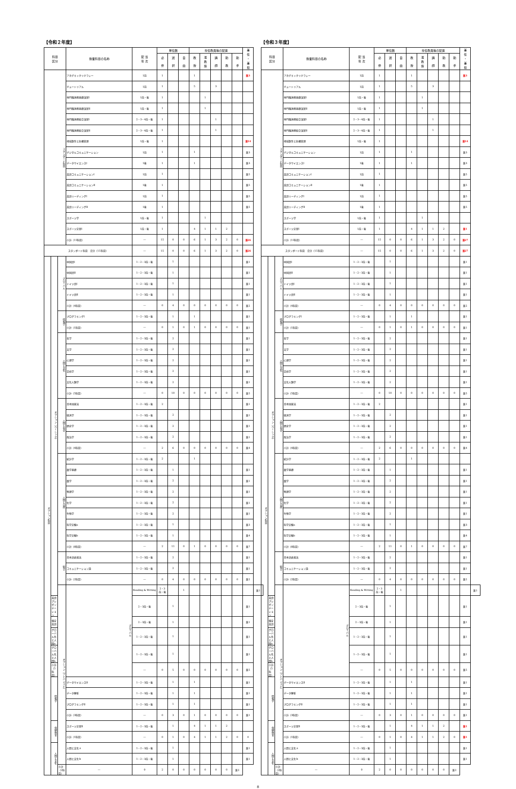【令和２年度】
| 科目 区分 | | | 授業科目の名称 | 配 当 年 次 | 単位数 | | | 専任教員等の配置 | | | | | 兼 任 ・ 兼 担 | |
| --- | --- | --- | --- | --- | --- | --- | --- | --- | --- | --- | --- | --- | --- | --- |
| | | | | | 必 修 | 選 択 | 自 由 | 教 授 | 准 教 授 | 講 師 | 助 教 | 助 手 | | |
| スタンダード科目 | | | アカデミックリテラシー | 1前 | 1 | | | 1 | | | | | 兼3 | |
| | | | チュートリアル | 1前 | 1 | | | 5 | | 3 | | | | |
| | | | 専門職連携基礎演習Ⅰ | 1前・後 | 1 | | | | 1 | | | | | |
| | | | 専門職連携基礎演習Ⅱ | 1前・後 | 1 | | | | 1 | | | | | |
| | | | 専門職連携総合演習Ⅰ | 2・3・4前・後 | 1 | | | | | 1 | | | | |
| | | | 専門職連携総合演習Ⅱ | 2・3・4前・後 | 1 | | | | | 1 | | | | |
| | | | 地域創生と危機管理 | 1前・後 | 1 | | | | | | | | 兼14 | |
| | | | デジタルコミュニケーション | 1前 | 1 | | | 1 | | | | | 兼3 | |
| | | | データサイエンスⅠ | 1後 | 1 | | | 1 | | | | | 兼3 | |
| | | | 英語コミュニケーションⅠ | 1前 | 1 | | | | | | | | 兼5 | |
| | | | 英語コミュニケーションⅡ | 1後 | 1 | | | | | | | | 兼5 | |
| | | | 英語リーディングⅠ | 1前 | 1 | | | | | | | | 兼5 | |
| | | | 英語リーディングⅡ | 1後 | 1 | | | | | | | | 兼5 | |
| | | | スポーツ学 | 1前・後 | 1 | | | | 1 | | | | | |
| | | | スポーツ実習Ⅰ | 1前・後 | 1 | | | 4 | 1 | 1 | 2 | | | |
| | | | 小計（15科目） | ― | 15 | 0 | 0 | 6 | 1 | 3 | 2 | 0 | 兼26 | |
| スタンダード科目 合計（15科目） | | | | ― | 15 | 0 | 0 | 6 | 1 | 3 | 2 | 0 | 兼26 | |
| オプション科目 | オプション（ベーシック） | グローバル | 中国語Ⅰ | 1・2・3前・後 | | 1 | | | | | | | 兼1 | |
| | | | 中国語Ⅱ | 1・2・3前・後 | | 1 | | | | | | | 兼1 | |
| | | | ドイツ語Ⅰ | 1・2・3前・後 | | 1 | | | | | | | 兼1 | |
| | | | ドイツ語Ⅱ | 1・2・3前・後 | | 1 | | | | | | | 兼1 | |
| | | | 小計（4科目） | ― | 0 | 4 | 0 | 0 | 0 | 0 | 0 | 0 | 兼2 | |
| | | 情報学 | プログラミングⅠ | 1・2・3前・後 | | 1 | | 1 | | | | | 兼1 | |
| | | | 小計（1科目） | ― | 0 | 1 | 0 | 1 | 0 | 0 | 0 | 0 | 兼1 | |
| | | 人間と文化 | 哲学 | 1・2・3前・後 | | 2 | | | | | | | 兼1 | |
| | | | 文学 | 1・2・3前・後 | | 2 | | | | | | | 兼1 | |
| | | | 心理学 | 1・2・3前・後 | | 2 | | | | | | | 兼1 | |
| | | | 芸術学 | 1・2・3前・後 | | 2 | | | | | | | 兼1 | |
| | | | 文化人類学 | 1・2・3前・後 | | 2 | | | | | | | 兼1 | |
| | | | 小計（5科目） | ― | 0 | 10 | 0 | 0 | 0 | 0 | 0 | 0 | 兼5 | |
| | | 人間と社会 | 日本国憲法 | 1・2・3前・後 | 2 | | | | | | | | 兼1 | |
| | | | 経済学 | 1・2・3前・後 | | 2 | | | | | | | 兼1 | |
| | | | 歴史学 | 1・2・3前・後 | | 2 | | | | | | | 兼1 | |
| | | | 政治学 | 1・2・3前・後 | | 2 | | | | | | | 兼1 | |
| | | | 小計（4科目） | ― | 2 | 6 | 0 | 0 | 0 | 0 | 0 | 0 | 兼4 | |
| | | 人間と自然 | 統計学 | 1・2・3前・後 | 2 | | | 1 | | | | | | |
| | | | 数学基礎 | 1・2・3前・後 | | 1 | | | | | | | 兼1 | |
| | | | 数学 | 1・2・3前・後 | | 2 | | | | | | | 兼1 | |
| | | | 物理学 | 1・2・3前・後 | | 2 | | | | | | | 兼1 | |
| | | | 化学 | 1・2・3前・後 | | 2 | | | | | | | 兼1 | |
| | | | 生物学 | 1・2・3前・後 | | 2 | | | | | | | 兼1 | |
| | | | 科学実験a | 1・2・3前・後 | | 1 | | | | | | | 兼3 | |
| | | | 科学実験b | 1・2・3前・後 | | 1 | | | | | | | 兼4 | |
| | | | 小計（8科目） | ― | 2 | 11 | 0 | 1 | 0 | 0 | 0 | 0 | 兼7 | |
| | | 総合 | 日本語表現法 | 1・2・3前・後 | | 2 | | | | | | | 兼1 | |
| | | | コミュニケーション論 | 1・2・3前・後 | | 2 | | | | | | | 兼1 | |
| | | | 小計（2科目） | ― | 0 | 4 | 0 | 0 | 0 | 0 | 0 | 0 | 兼2 | |
| | | オプション（アドバンスド） | グローバル | Reading & Writing | 2・3前・後 | | 1 | | | | | | | 兼1 |
| | 英語プレゼンテーション | | | 2・3前・後 | | 1 | | | | | | | 兼1 | |
| | 検定英語 | | | 2・3前・後 | | 1 | | | | | | | 兼1 | |
| | グローバル化と人間a | | | 1・2・3前・後 | | 1 | | | | | | | 兼1 | |
| | グローバル化と人間b | | | 1・2・3前・後 | | 1 | | | | | | | 兼1 | |
| | 小計（5科目） | | | ― | 0 | 5 | 0 | 0 | 0 | 0 | 0 | 0 | 兼5 | |
| | 情報学 | | データサイエンスⅡ | 1・2・3前・後 | | 1 | | 1 | | | | | 兼1 | |
| | | | データ解析 | 1・2・3前・後 | | 1 | | 1 | | | | | 兼1 | |
| | | | プログラミングⅡ | 1・2・3前・後 | | 1 | | 1 | | | | | 兼1 | |
| | | | 小計（3科目） | ― | 0 | 3 | 0 | 1 | 0 | 0 | 0 | 0 | 兼1 | |
| | 保健体育 | | スポーツ実習Ⅱ | 1・2・3前・後 | | 1 | | 4 | 1 | 1 | 2 | | | |
| | | | 小計（1科目） | ― | 0 | 1 | 0 | 4 | 1 | 1 | 2 | 0 | 0 | |
| | 人間と文化 | | 人間と文化ａ | 1・2・3前・後 | | 1 | | | | | | | 兼1 | |
| | | | 人間と文化ｂ | 1・2・3前・後 | | 1 | | | | | | | 兼1 | |
| | | 小計（2科目） | ― | 0 | 2 | 0 | 0 | 0 | 0 | 0 | 0 | 兼2 | | |
【令和３年度】
| 科目 区分 | | | 授業科目の名称 | 配 当 年 次 | 単位数 | | | 専任教員等の配置 | | | | | 兼 任 ・ 兼 担 | |
| --- | --- | --- | --- | --- | --- | --- | --- | --- | --- | --- | --- | --- | --- | --- |
| | | | | | 必 修 | 選 択 | 自 由 | 教 授 | 准 教 授 | 講 師 | 助 教 | 助 手 | | |
| スタンダード科目 | | | アカデミックリテラシー | 1前 | 1 | | | 1 | | | | | 兼3 | |
| | | | チュートリアル | 1前 | 1 | | | 5 | | 3 | | | | |
| | | | 専門職連携基礎演習Ⅰ | 1前・後 | 1 | | | | 1 | | | | | |
| | | | 専門職連携基礎演習Ⅱ | 1前・後 | 1 | | | | 1 | | | | | |
| | | | 専門職連携総合演習Ⅰ | 2・3・4前・後 | 1 | | | | | 1 | | | | |
| | | | 専門職連携総合演習Ⅱ | 2・3・4前・後 | 1 | | | | | 1 | | | | |
| | | | 地域創生と危機管理 | 1前・後 | 1 | | | | | | | | 兼14 | |
| | | | デジタルコミュニケーション | 1前 | 1 | | | 1 | | | | | 兼3 | |
| | | | データサイエンスⅠ | 1後 | 1 | | | 1 | | | | | 兼3 | |
| | | | 英語コミュニケーションⅠ | 1前 | 1 | | | | | | | | 兼5 | |
| | | | 英語コミュニケーションⅡ | 1後 | 1 | | | | | | | | 兼5 | |
| | | | 英語リーディングⅠ | 1前 | 1 | | | | | | | | 兼5 | |
| | | | 英語リーディングⅡ | 1後 | 1 | | | | | | | | 兼5 | |
| | | | スポーツ学 | 1前・後 | 1 | | | | 1 | | | | | |
| | | | スポーツ実習Ⅰ | 1前・後 | 1 | | | 4 | 1 | 1 | 2 | | 兼1 | |
| | | | 小計（15科目） | ― | 15 | 0 | 0 | 6 | 1 | 3 | 2 | 0 | 兼27 | |
| スタンダード科目 合計（15科目） | | | | ― | 15 | 0 | 0 | 6 | 1 | 3 | 2 | 0 | 兼27 | |
| オプション科目 | オプション（ベーシック） | グローバル | 中国語Ⅰ | 1・2・3前・後 | | 1 | | | | | | | 兼1 | |
| | | | 中国語Ⅱ | 1・2・3前・後 | | 1 | | | | | | | 兼1 | |
| | | | ドイツ語Ⅰ | 1・2・3前・後 | | 1 | | | | | | | 兼1 | |
| | | | ドイツ語Ⅱ | 1・2・3前・後 | | 1 | | | | | | | 兼1 | |
| | | | 小計（4科目） | ― | 0 | 4 | 0 | 0 | 0 | 0 | 0 | 0 | 兼2 | |
| | | 情報学 | プログラミングⅠ | 1・2・3前・後 | | 1 | | 1 | | | | | 兼1 | |
| | | | 小計（1科目） | ― | 0 | 1 | 0 | 1 | 0 | 0 | 0 | 0 | 兼1 | |
| | | 人間と文化 | 哲学 | 1・2・3前・後 | | 2 | | | | | | | 兼1 | |
| | | | 文学 | 1・2・3前・後 | | 2 | | | | | | | 兼1 | |
| | | | 心理学 | 1・2・3前・後 | | 2 | | | | | | | 兼1 | |
| | | | 芸術学 | 1・2・3前・後 | | 2 | | | | | | | 兼1 | |
| | | | 文化人類学 | 1・2・3前・後 | | 2 | | | | | | | 兼1 | |
| | | | 小計（5科目） | ― | 0 | 10 | 0 | 0 | 0 | 0 | 0 | 0 | 兼5 | |
| | | 人間と社会 | 日本国憲法 | 1・2・3前・後 | 2 | | | | | | | | 兼1 | |
| | | | 経済学 | 1・2・3前・後 | | 2 | | | | | | | 兼1 | |
| | | | 歴史学 | 1・2・3前・後 | | 2 | | | | | | | 兼1 | |
| | | | 政治学 | 1・2・3前・後 | | 2 | | | | | | | 兼1 | |
| | | | 小計（4科目） | ― | 2 | 6 | 0 | 0 | 0 | 0 | 0 | 0 | 兼4 | |
| | | 人間と自然 | 統計学 | 1・2・3前・後 | 2 | | | 1 | | | | | | |
| | | | 数学基礎 | 1・2・3前・後 | | 1 | | | | | | | 兼1 | |
| | | | 数学 | 1・2・3前・後 | | 2 | | | | | | | 兼1 | |
| | | | 物理学 | 1・2・3前・後 | | 2 | | | | | | | 兼1 | |
| | | | 化学 | 1・2・3前・後 | | 2 | | | | | | | 兼1 | |
| | | | 生物学 | 1・2・3前・後 | | 2 | | | | | | | 兼1 | |
| | | | 科学実験a | 1・2・3前・後 | | 1 | | | | | | | 兼3 | |
| | | | 科学実験b | 1・2・3前・後 | | 1 | | | | | | | 兼4 | |
| | | | 小計（8科目） | ― | 2 | 11 | 0 | 1 | 0 | 0 | 0 | 0 | 兼7 | |
| | | 総合 | 日本語表現法 | 1・2・3前・後 | | 2 | | | | | | | 兼1 | |
| | | | コミュニケーション論 | 1・2・3前・後 | | 2 | | | | | | | 兼1 | |
| | | | 小計（2科目） | ― | 0 | 4 | 0 | 0 | 0 | 0 | 0 | 0 | 兼2 | |
| | | オプション（アドバンスド） | グローバル | Reading & Writing | 2・3前・後 | | 1 | | | | | | | 兼1 |
| | 英語プレゼンテーション | | | 2・3前・後 | | 1 | | | | | | | 兼1 | |
| | 検定英語 | | | 2・3前・後 | | 1 | | | | | | | 兼1 | |
| | グローバル化と人間a | | | 1・2・3前・後 | | 1 | | | | | | | 兼1 | |
| | グローバル化と人間b | | | 1・2・3前・後 | | 1 | | | | | | | 兼1 | |
| | 小計（5科目） | | | ― | 0 | 5 | 0 | 0 | 0 | 0 | 0 | 0 | 兼5 | |
| | 情報学 | | データサイエンスⅡ | 1・2・3前・後 | | 1 | | 1 | | | | | 兼1 | |
| | | | データ解析 | 1・2・3前・後 | | 1 | | 1 | | | | | 兼1 | |
| | | | プログラミングⅡ | 1・2・3前・後 | | 1 | | 1 | | | | | 兼1 | |
| | | | 小計（3科目） | ― | 0 | 3 | 0 | 1 | 0 | 0 | 0 | 0 | 兼1 | |
| | 保健体育 | | スポーツ実習Ⅱ | 1・2・3前・後 | | 1 | | 4 | 1 | 1 | 2 | | 兼1 | |
| | | | 小計（1科目） | ― | 0 | 1 | 0 | 4 | 1 | 1 | 2 | 0 | 兼1 | |
| | 人間と文化 | | 人間と文化ａ | 1・2・3前・後 | | 1 | | | | | | | 兼1 | |
| | | | 人間と文化ｂ | 1・2・3前・後 | | 1 | | | | | | | 兼1 | |
| | | 小計（2科目） | ― | 0 | 2 | 0 | 0 | 0 | 0 | 0 | 0 | 兼2 | | |
8